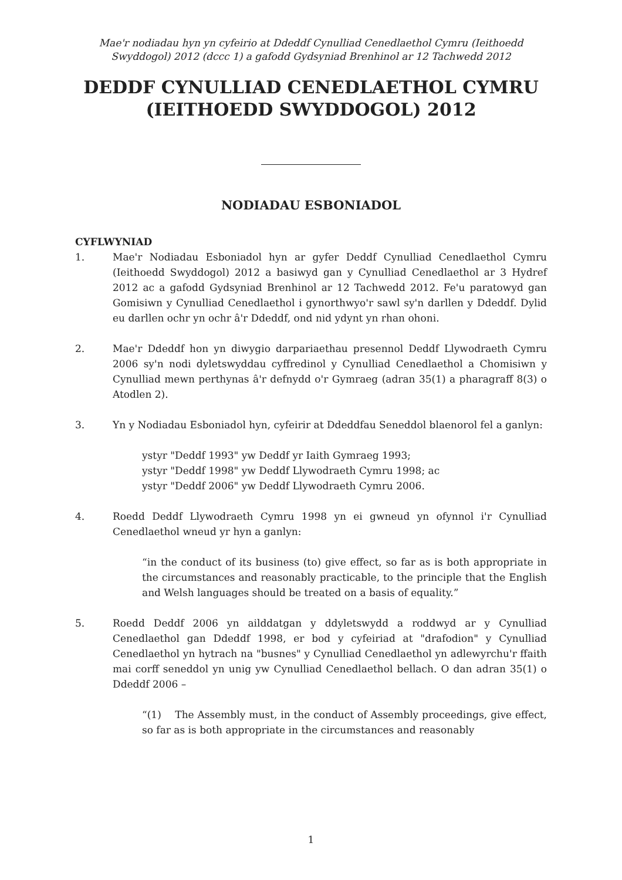Mae'r nodiadau hyn yn cyfeirio at Ddeddf Cynulliad Cenedlaethol Cymru (Ieithoedd Swyddogol) 2012 (dccc 1) a gafodd Gydsyniad Brenhinol ar 12 Tachwedd 2012
DEDDF CYNULLIAD CENEDLAETHOL CYMRU (IEITHOEDD SWYDDOGOL) 2012
NODIADAU ESBONIADOL
CYFLWYNIAD
1. Mae'r Nodiadau Esboniadol hyn ar gyfer Deddf Cynulliad Cenedlaethol Cymru (Ieithoedd Swyddogol) 2012 a basiwyd gan y Cynulliad Cenedlaethol ar 3 Hydref 2012 ac a gafodd Gydsyniad Brenhinol ar 12 Tachwedd 2012. Fe'u paratowyd gan Gomisiwn y Cynulliad Cenedlaethol i gynorthwyo'r sawl sy'n darllen y Ddeddf. Dylid eu darllen ochr yn ochr â'r Ddeddf, ond nid ydynt yn rhan ohoni.
2. Mae'r Ddeddf hon yn diwygio darpariaethau presennol Deddf Llywodraeth Cymru 2006 sy'n nodi dyletswyddau cyffredinol y Cynulliad Cenedlaethol a Chomisiwn y Cynulliad mewn perthynas â'r defnydd o'r Gymraeg (adran 35(1) a pharagraff 8(3) o Atodlen 2).
3. Yn y Nodiadau Esboniadol hyn, cyfeirir at Ddeddfau Seneddol blaenorol fel a ganlyn:
ystyr "Deddf 1993" yw Deddf yr Iaith Gymraeg 1993;
ystyr "Deddf 1998" yw Deddf Llywodraeth Cymru 1998; ac
ystyr "Deddf 2006" yw Deddf Llywodraeth Cymru 2006.
4. Roedd Deddf Llywodraeth Cymru 1998 yn ei gwneud yn ofynnol i'r Cynulliad Cenedlaethol wneud yr hyn a ganlyn:
“in the conduct of its business (to) give effect, so far as is both appropriate in the circumstances and reasonably practicable, to the principle that the English and Welsh languages should be treated on a basis of equality.”
5. Roedd Deddf 2006 yn ailddatgan y ddyletswydd a roddwyd ar y Cynulliad Cenedlaethol gan Ddeddf 1998, er bod y cyfeiriad at "drafodion" y Cynulliad Cenedlaethol yn hytrach na "busnes" y Cynulliad Cenedlaethol yn adlewyrchu'r ffaith mai corff seneddol yn unig yw Cynulliad Cenedlaethol bellach. O dan adran 35(1) o Ddeddf 2006 –
“(1) The Assembly must, in the conduct of Assembly proceedings, give effect, so far as is both appropriate in the circumstances and reasonably
1